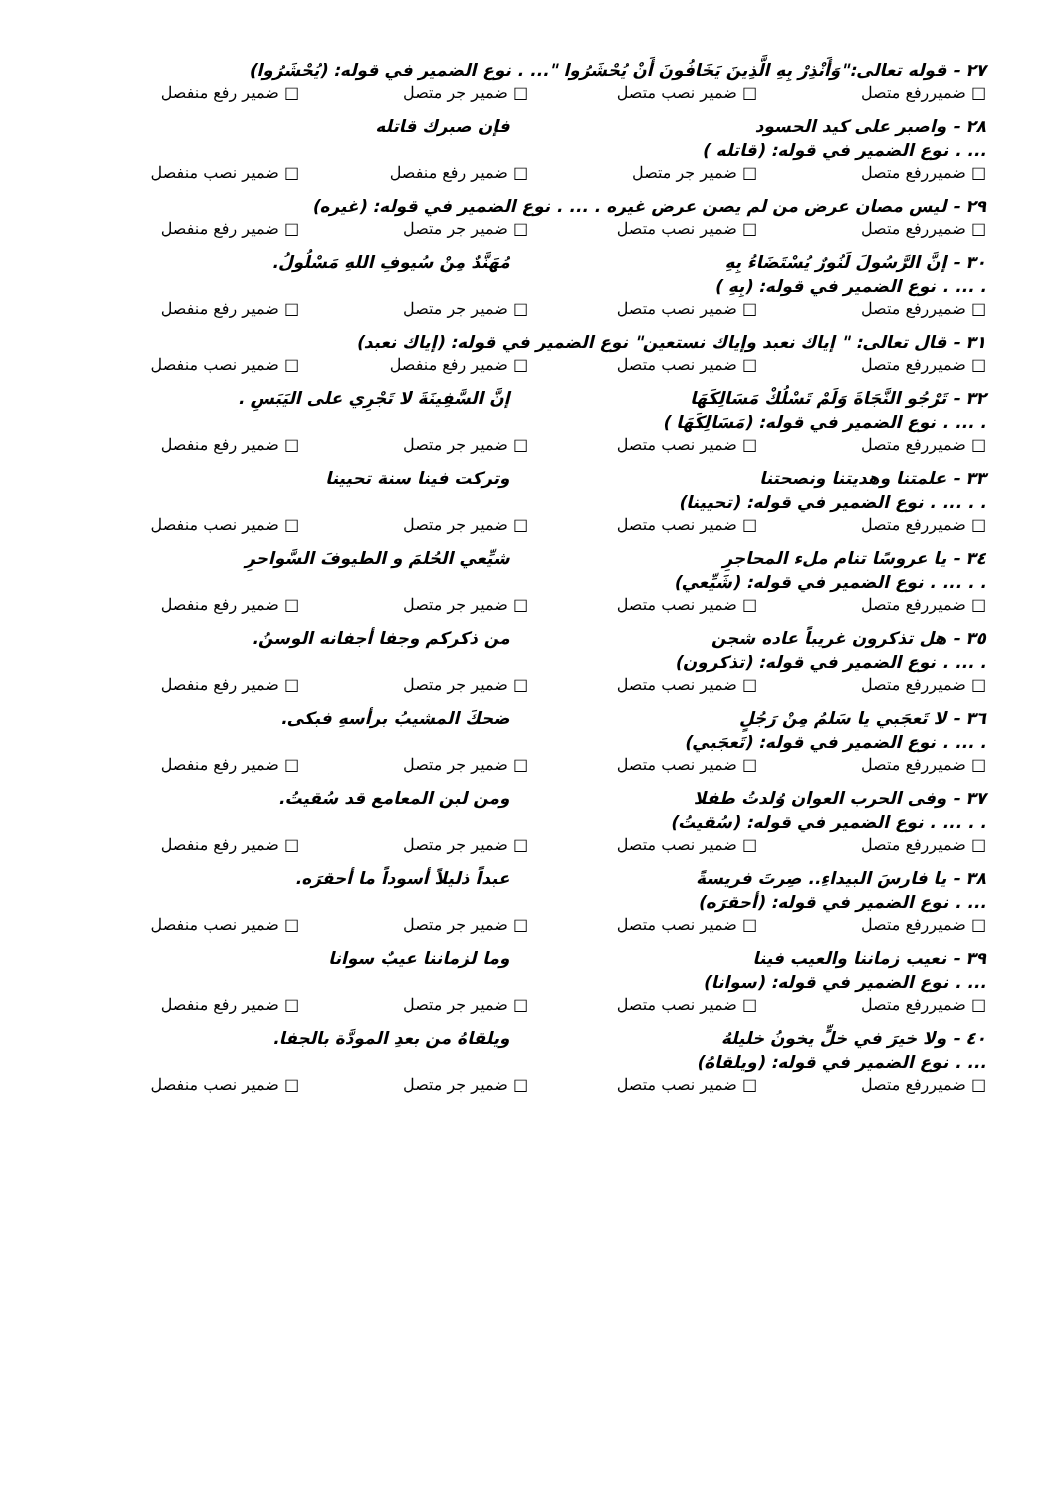٢٧ - قوله تعالى:"وَأَنْذِرْ بِهِ الَّذِينَ يَخَافُونَ أَنْ يُحْشَرُوا "... . نوع الضمير في قوله: (يُحْشَرُوا)
□ ضميررفع متصل □ ضمير نصب متصل □ ضمير جر متصل □ ضمير رفع منفصل
٢٨ - واصبر على كيد الحسود فإن صبرك قاتله
... . نوع الضمير في قوله: (قاتله )
□ ضميررفع متصل □ ضمير جر متصل □ ضمير رفع منفصل □ ضمير نصب منفصل
٢٩ - ليس مصان عرض من لم يصن عرض غيره . ... . نوع الضمير في قوله: (غيره)
□ ضميررفع متصل □ ضمير نصب متصل □ ضمير جر متصل □ ضمير رفع منفصل
٣٠ - إنَّ الرَّسُولَ لَنُورٌ يُسْتَضَاءُ بِهِ مُهَنَّدٌ مِنْ سُيوفِ اللهِ مَسْلُولُ.
. ... . نوع الضمير في قوله: (بِهِ )
□ ضميررفع متصل □ ضمير نصب متصل □ ضمير جر متصل □ ضمير رفع منفصل
٣١ - قال تعالى: " إياك نعبد وإياك نستعين" نوع الضمير في قوله: (إياك نعبد)
□ ضميررفع متصل □ ضمير نصب متصل □ ضمير رفع منفصل □ ضمير نصب منفصل
٣٢ - تَرْجُو النَّجَاةَ وَلَمْ تَسْلُكْ مَسَالِكَهَا إنَّ السَّفِينَةَ لا تَجْرِي على اليَبَسِ .
. ... . نوع الضمير في قوله: (مَسَالِكَهَا )
□ ضميررفع متصل □ ضمير نصب متصل □ ضمير جر متصل □ ضمير رفع منفصل
٣٣ - علمتنا وهديتنا ونصحتنا وتركت فينا سنة تحيينا
. . ... . نوع الضمير في قوله: (تحيينا)
□ ضميررفع متصل □ ضمير نصب متصل □ ضمير جر متصل □ ضمير نصب منفصل
٣٤ - يا عروسًا تنام ملء المحاجرِ شيِّعي الحُلمَ و الطيوفَ السَّواحرِ
. . ... . نوع الضمير في قوله: (شَيِّعي)
□ ضميررفع متصل □ ضمير نصب متصل □ ضمير جر متصل □ ضمير رفع منفصل
٣٥ - هل تذكرون غريباً عاده شجن من ذكركم وجفا أجفانه الوسنُ.
. ... . نوع الضمير في قوله: (تذكرون)
□ ضميررفع متصل □ ضمير نصب متصل □ ضمير جر متصل □ ضمير رفع منفصل
٣٦ - لا تَعجَبي يا سَلمُ مِنْ رَجُلٍ ضحكَ المشيبُ برأسهِ فبكى.
. ... . نوع الضمير في قوله: (تَعجَبي)
□ ضميررفع متصل □ ضمير نصب متصل □ ضمير جر متصل □ ضمير رفع منفصل
٣٧ - وفى الحرب العوان وُلدتُ طفلا ومن لبن المعامع قد سُقيتُ.
. . ... . نوع الضمير في قوله: (سُقيتُ)
□ ضميررفع متصل □ ضمير نصب متصل □ ضمير جر متصل □ ضمير رفع منفصل
٣٨ - يا فارسَ البيداءِ.. صِرتَ فريسةً عبداً ذليلاً أسوداً ما أحقرَه.
... . نوع الضمير في قوله: (أحقرَه)
□ ضميررفع متصل □ ضمير نصب متصل □ ضمير جر متصل □ ضمير نصب منفصل
٣٩ - نعيب زماننا والعيب فينا وما لزماننا عيبٌ سوانا
... . نوع الضمير في قوله: (سوانا)
□ ضميررفع متصل □ ضمير نصب متصل □ ضمير جر متصل □ ضمير رفع منفصل
٤٠ - ولا خيرَ في خلٍّ يخونُ خليلهُ ويلقاهُ من بعدِ المودَّة بالجفا.
... . نوع الضمير في قوله: (ويلقاهُ)
□ ضميررفع متصل □ ضمير نصب متصل □ ضمير جر متصل □ ضمير نصب منفصل